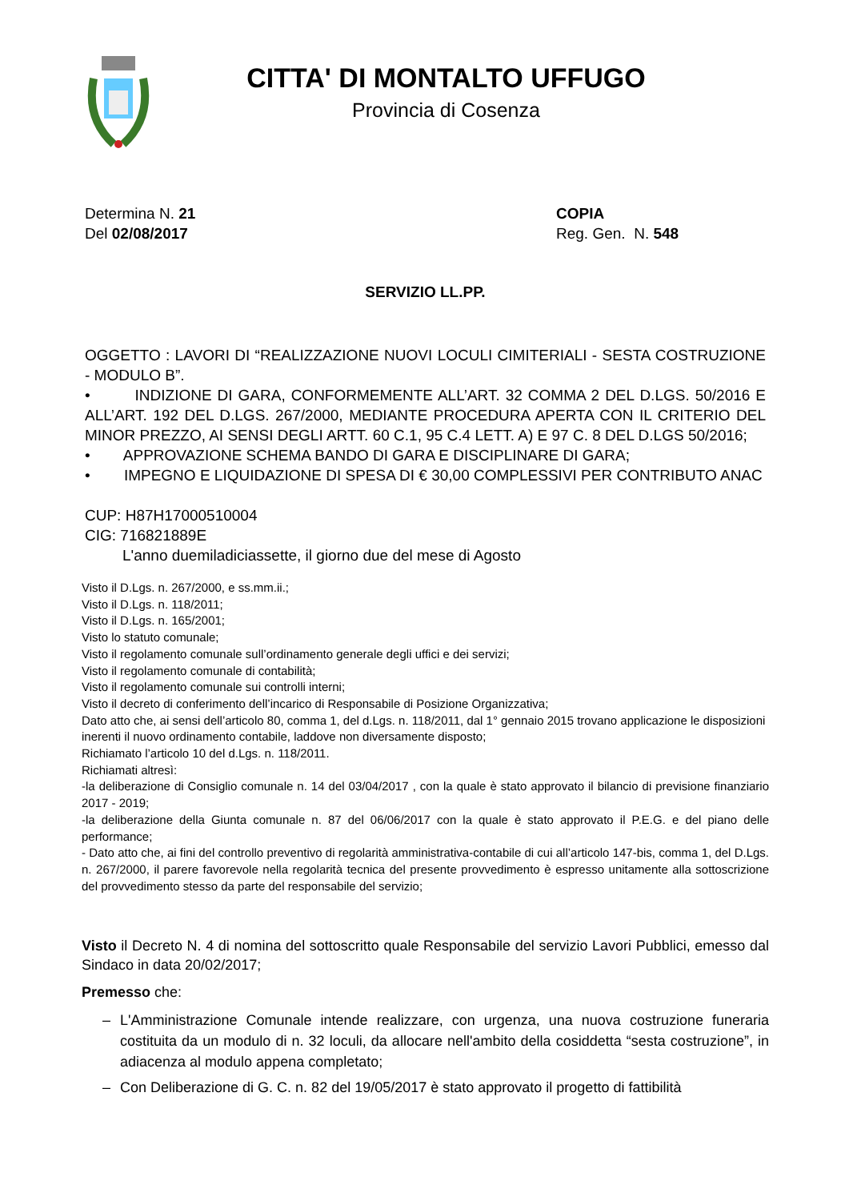CITTA' DI MONTALTO UFFUGO
Provincia di Cosenza
Determina N. 21
Del 02/08/2017
COPIA
Reg. Gen. N. 548
SERVIZIO LL.PP.
OGGETTO : LAVORI DI “REALIZZAZIONE NUOVI LOCULI CIMITERIALI - SESTA COSTRUZIONE - MODULO B”.
• INDIZIONE DI GARA, CONFORMEMENTE ALL’ART. 32 COMMA 2 DEL D.LGS. 50/2016 E ALL’ART. 192 DEL D.LGS. 267/2000, MEDIANTE PROCEDURA APERTA CON IL CRITERIO DEL MINOR PREZZO, AI SENSI DEGLI ARTT. 60 C.1, 95 C.4 LETT. A) E 97 C. 8 DEL D.LGS 50/2016;
• APPROVAZIONE SCHEMA BANDO DI GARA E DISCIPLINARE DI GARA;
• IMPEGNO E LIQUIDAZIONE DI SPESA DI € 30,00 COMPLESSIVI PER CONTRIBUTO ANAC
CUP: H87H17000510004
CIG: 716821889E
L'anno duemiladiciassette, il giorno due del mese di Agosto
Visto il D.Lgs. n. 267/2000, e ss.mm.ii.;
Visto il D.Lgs. n. 118/2011;
Visto il D.Lgs. n. 165/2001;
Visto lo statuto comunale;
Visto il regolamento comunale sull’ordinamento generale degli uffici e dei servizi;
Visto il regolamento comunale di contabilità;
Visto il regolamento comunale sui controlli interni;
Visto il decreto di conferimento dell’incarico di Responsabile di Posizione Organizzativa;
Dato atto che, ai sensi dell’articolo 80, comma 1, del d.Lgs. n. 118/2011, dal 1° gennaio 2015 trovano applicazione le disposizioni inerenti il nuovo ordinamento contabile, laddove non diversamente disposto;
Richiamato l’articolo 10 del d.Lgs. n. 118/2011.
Richiamati altresì:
-la deliberazione di Consiglio comunale n. 14 del 03/04/2017 , con la quale è stato approvato il bilancio di previsione finanziario 2017 - 2019;
-la deliberazione della Giunta comunale n. 87 del 06/06/2017 con la quale è stato approvato il P.E.G. e del piano delle performance;
- Dato atto che, ai fini del controllo preventivo di regolarità amministrativa-contabile di cui all’articolo 147-bis, comma 1, del D.Lgs. n. 267/2000, il parere favorevole nella regolarità tecnica del presente provvedimento è espresso unitamente alla sottoscrizione del provvedimento stesso da parte del responsabile del servizio;
Visto il Decreto N. 4 di nomina del sottoscritto quale Responsabile del servizio Lavori Pubblici, emesso dal Sindaco in data 20/02/2017;
Premesso che:
– L'Amministrazione Comunale intende realizzare, con urgenza, una nuova costruzione funeraria costituita da un modulo di n. 32 loculi, da allocare nell'ambito della cosiddetta “sesta costruzione”, in adiacenza al modulo appena completato;
– Con Deliberazione di G. C. n. 82 del 19/05/2017 è stato approvato il progetto di fattibilità